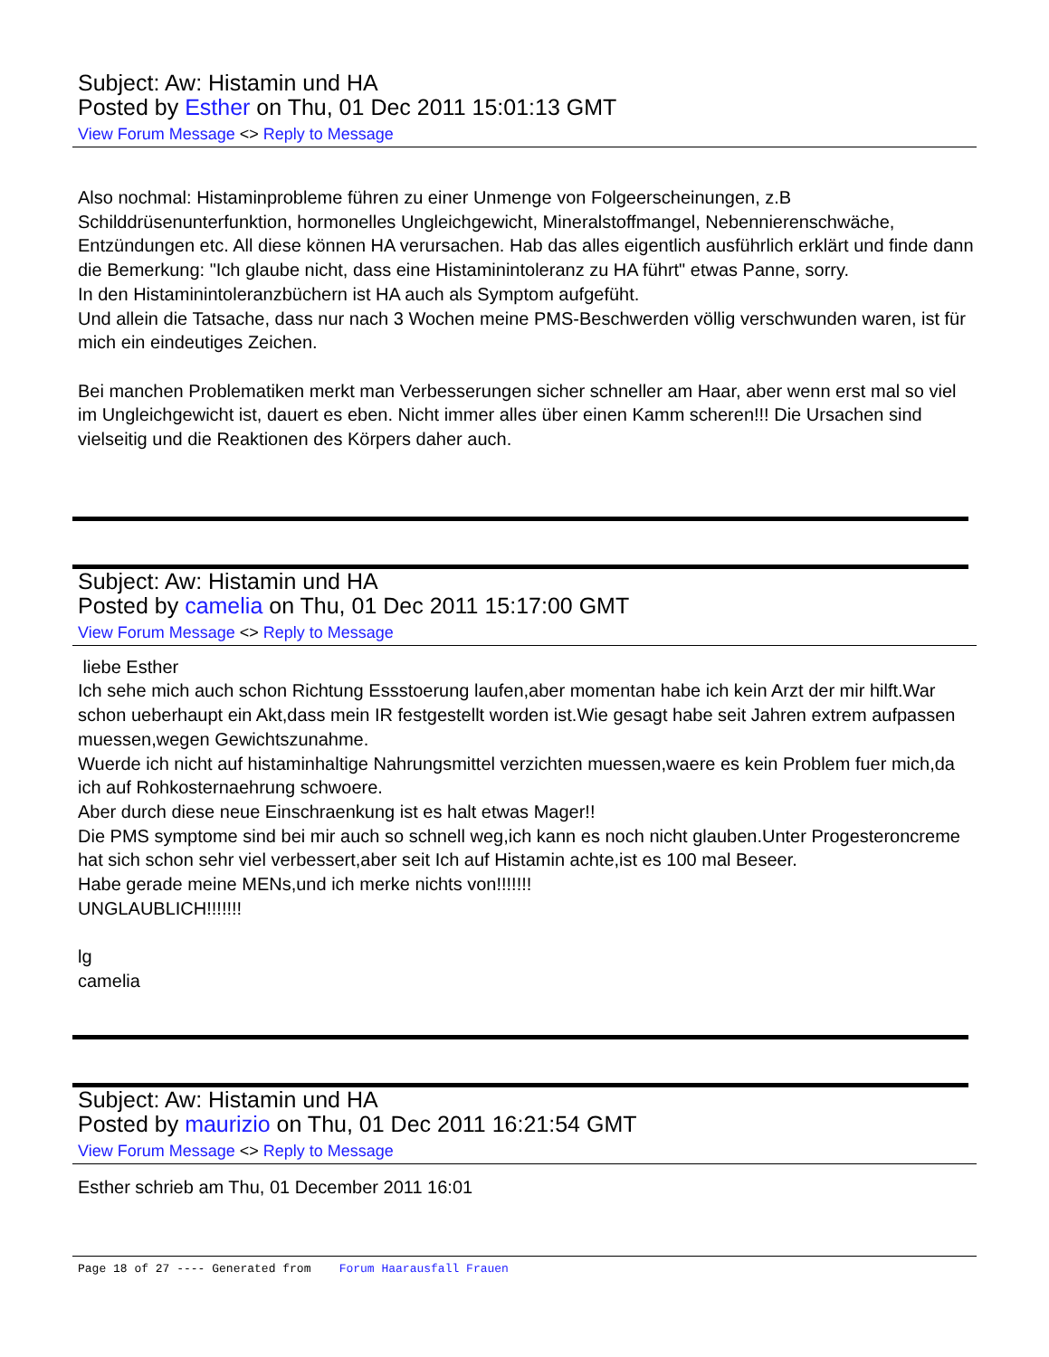Subject: Aw: Histamin und HA
Posted by Esther on Thu, 01 Dec 2011 15:01:13 GMT
View Forum Message <> Reply to Message
Also nochmal: Histaminprobleme führen zu einer Unmenge von Folgeerscheinungen, z.B Schilddrüsenunterfunktion, hormonelles Ungleichgewicht, Mineralstoffmangel, Nebennierenschwäche, Entzündungen etc. All diese können HA verursachen. Hab das alles eigentlich ausführlich erklärt und finde dann die Bemerkung: "Ich glaube nicht, dass eine Histaminintoleranz zu HA führt" etwas Panne, sorry.
In den Histaminintoleranzbüchern ist HA auch als Symptom aufgefüht.
Und allein die Tatsache, dass nur nach 3 Wochen meine PMS-Beschwerden völlig verschwunden waren, ist für mich ein eindeutiges Zeichen.
Bei manchen Problematiken merkt man Verbesserungen sicher schneller am Haar, aber wenn erst mal so viel im Ungleichgewicht ist, dauert es eben. Nicht immer alles über einen Kamm scheren!!! Die Ursachen sind vielseitig und die Reaktionen des Körpers daher auch.
Subject: Aw: Histamin und HA
Posted by camelia on Thu, 01 Dec 2011 15:17:00 GMT
View Forum Message <> Reply to Message
liebe Esther
Ich sehe mich auch schon Richtung Essstoerung laufen,aber momentan habe ich kein Arzt der mir hilft.War schon ueberhaupt ein Akt,dass mein IR festgestellt worden ist.Wie gesagt habe seit Jahren extrem aufpassen muessen,wegen Gewichtszunahme.
Wuerde ich nicht auf histaminhaltige Nahrungsmittel verzichten muessen,waere es kein Problem fuer mich,da ich auf Rohkosternaehrung schwoere.
Aber durch diese neue Einschraenkung ist es halt etwas Mager!!
Die PMS symptome sind bei mir auch so schnell weg,ich kann es noch nicht glauben.Unter Progesteroncreme hat sich schon sehr viel verbessert,aber seit Ich auf Histamin achte,ist es 100 mal Beseer.
Habe gerade meine MENs,und ich merke nichts von!!!!!!!
UNGLAUBLICH!!!!!!!
lg
camelia
Subject: Aw: Histamin und HA
Posted by maurizio on Thu, 01 Dec 2011 16:21:54 GMT
View Forum Message <> Reply to Message
Esther schrieb am Thu, 01 December 2011 16:01
Page 18 of 27 ---- Generated from Forum Haarausfall Frauen